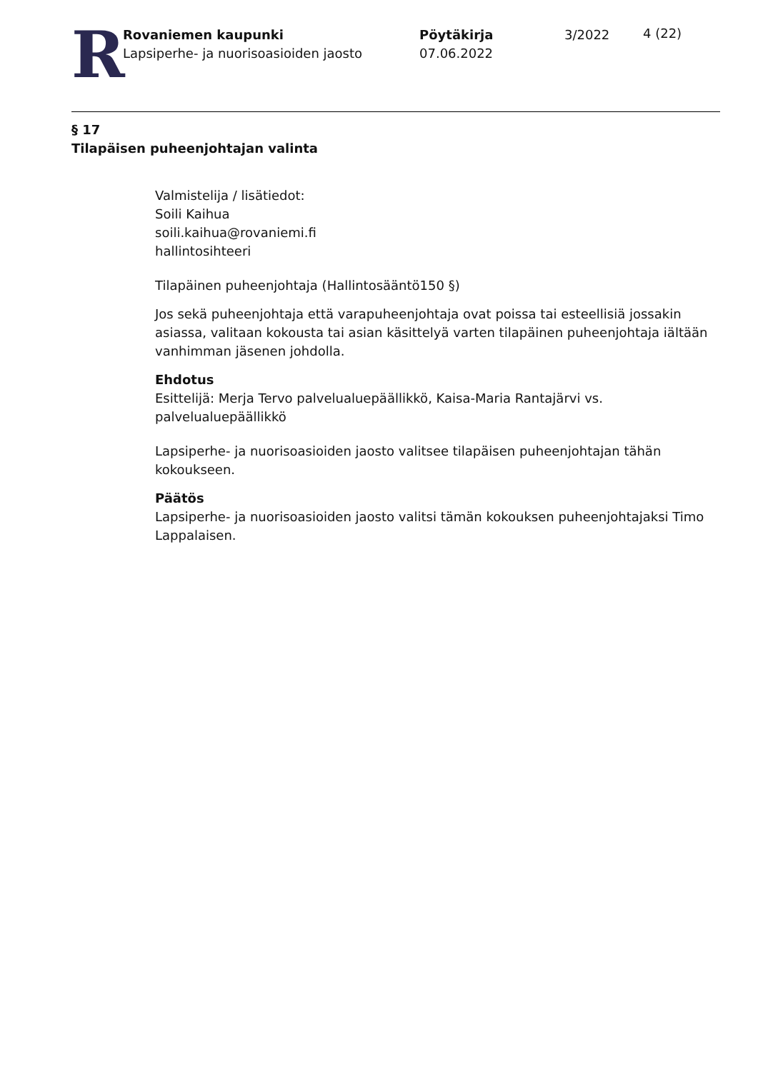R
Rovaniemen kaupunki
Lapsiperhe- ja nuorisoasioiden jaosto
Pöytäkirja
07.06.2022
3/2022
4 (22)
§ 17
Tilapäisen puheenjohtajan valinta
Valmistelija / lisätiedot:
Soili Kaihua
soili.kaihua@rovaniemi.fi
hallintosihteeri
Tilapäinen puheenjohtaja (Hallintosääntö150 §)
Jos sekä puheenjohtaja että varapuheenjohtaja ovat poissa tai esteellisiä jossakin asiassa, valitaan kokousta tai asian käsittelyä varten tilapäinen puheenjohtaja iältään vanhimman jäsenen johdolla.
Ehdotus
Esittelijä: Merja Tervo palvelualuepäällikkö, Kaisa-Maria Rantajärvi vs. palvelualuepäällikkö
Lapsiperhe- ja nuorisoasioiden jaosto valitsee tilapäisen puheenjohtajan tähän kokoukseen.
Päätös
Lapsiperhe- ja nuorisoasioiden jaosto valitsi tämän kokouksen puheenjohtajaksi Timo Lappalaisen.